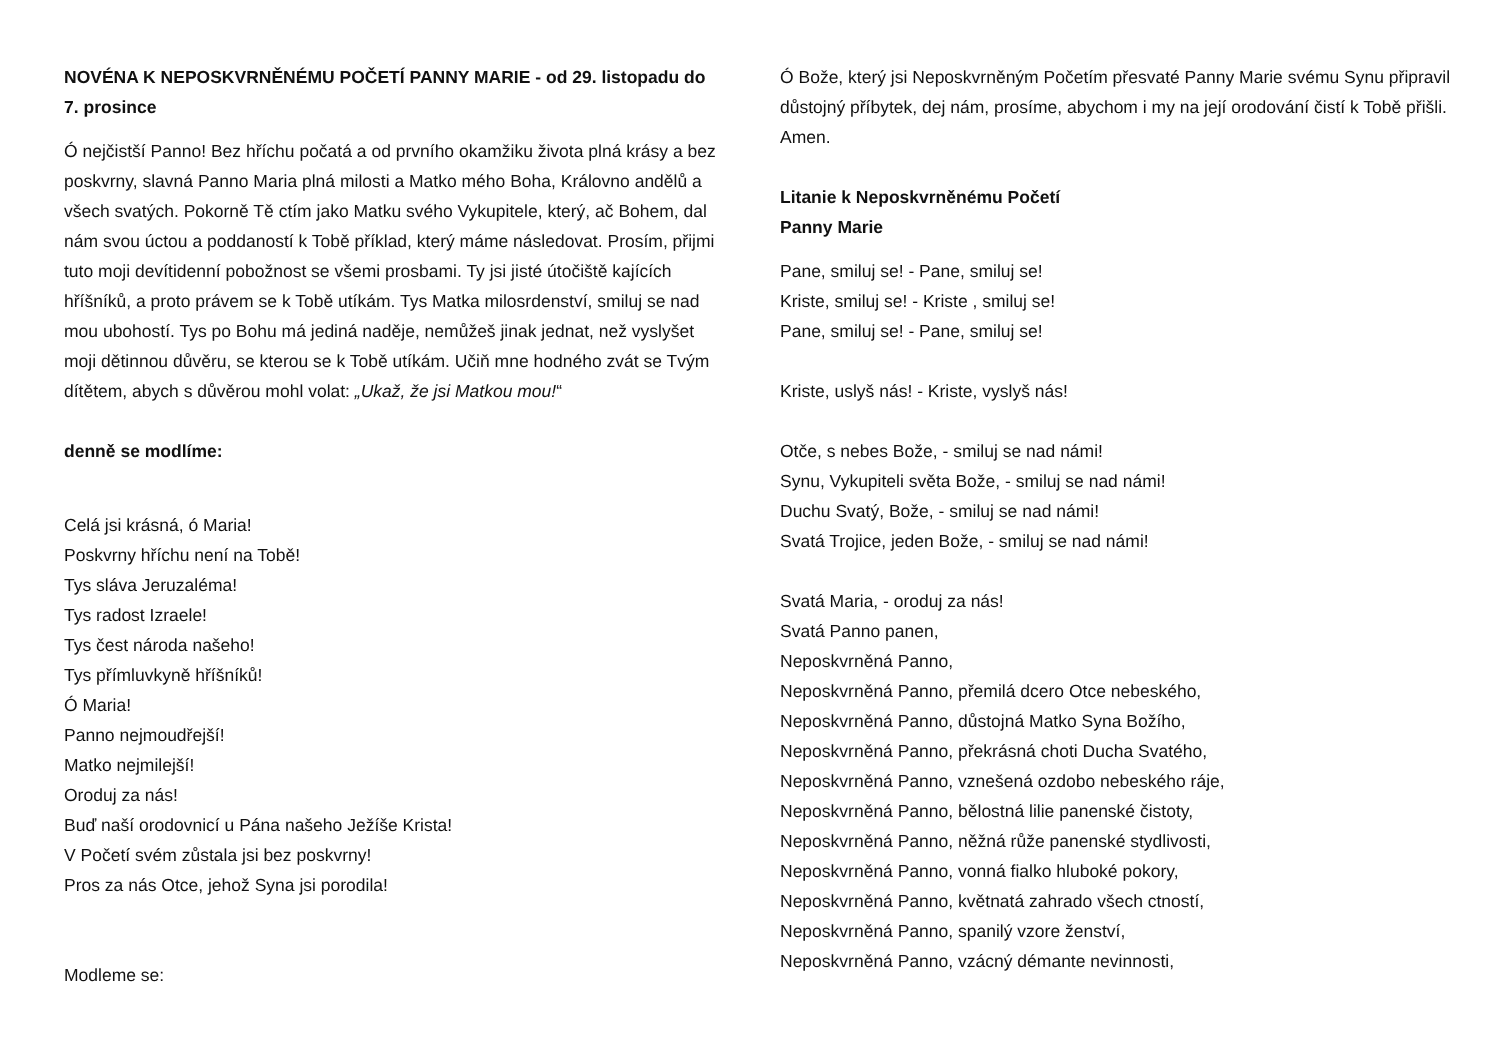NOVÉNA K NEPOSKVRNĚNÉMU POČETÍ PANNY MARIE - od 29. listopadu do 7. prosince
Ó nejčistší Panno! Bez hříchu počatá a od prvního okamžiku života plná krásy a bez poskvrny, slavná Panno Maria plná milosti a Matko mého Boha, Královno andělů a všech svatých. Pokorně Tě ctím jako Matku svého Vykupitele, který, ač Bohem, dal nám svou úctou a poddaností k Tobě příklad, který máme následovat. Prosím, přijmi tuto moji devítidenní pobožnost se všemi prosbami. Ty jsi jisté útočiště kajících hříšníků, a proto právem se k Tobě utíkám. Tys Matka milosrdenství, smiluj se nad mou ubohostí. Tys po Bohu má jediná naděje, nemůžeš jinak jednat, než vyslyšet moji dětinnou důvěru, se kterou se k Tobě utíkám. Učiň mne hodného zvát se Tvým dítětem, abych s důvěrou mohl volat: „Ukaž, že jsi Matkou mou!“
denně se modlíme:
Celá jsi krásná, ó Maria!
Poskvrny hříchu není na Tobě!
Tys sláva Jeruzaléma!
Tys radost Izraele!
Tys čest národa našeho!
Tys přímluvkyně hříšníků!
Ó Maria!
Panno nejmoudřejší!
Matko nejmilejší!
Oroduj za nás!
Buď naší orodovnicí u Pána našeho Ježíše Krista!
V Početí svém zůstala jsi bez poskvrny!
Pros za nás Otce, jehož Syna jsi porodila!
Modleme se:
Ó Bože, který jsi Neposkvrněným Početím přesvaté Panny Marie svému Synu připravil důstojný příbytek, dej nám, prosíme, abychom i my na její orodování čistí k Tobě přišli. Amen.
Litanie k Neposkvrněnému Početí
Panny Marie
Pane, smiluj se! - Pane, smiluj se!
Kriste, smiluj se! - Kriste , smiluj se!
Pane, smiluj se! - Pane, smiluj se!
Kriste, uslyš nás! - Kriste, vyslyš nás!
Otče, s nebes Bože, - smiluj se nad námi!
Synu, Vykupiteli světa Bože, - smiluj se nad námi!
Duchu Svatý, Bože, - smiluj se nad námi!
Svatá Trojice, jeden Bože, - smiluj se nad námi!
Svatá Maria, - oroduj za nás!
Svatá Panno panen,
Neposkvrněná Panno,
Neposkvrněná Panno, přemilá dcero Otce nebeského,
Neposkvrněná Panno, důstojná Matko Syna Božího,
Neposkvrněná Panno, překrásná choti Ducha Svatého,
Neposkvrněná Panno, vznešená ozdobo nebeského ráje,
Neposkvrněná Panno, bělostná lilie panenské čistoty,
Neposkvrněná Panno, něžná růže panenské stydlivosti,
Neposkvrněná Panno, vonná fialko hluboké pokory,
Neposkvrněná Panno, květnatá zahrado všech ctností,
Neposkvrněná Panno, spanilý vzore ženství,
Neposkvrněná Panno, vzácný démante nevinnosti,